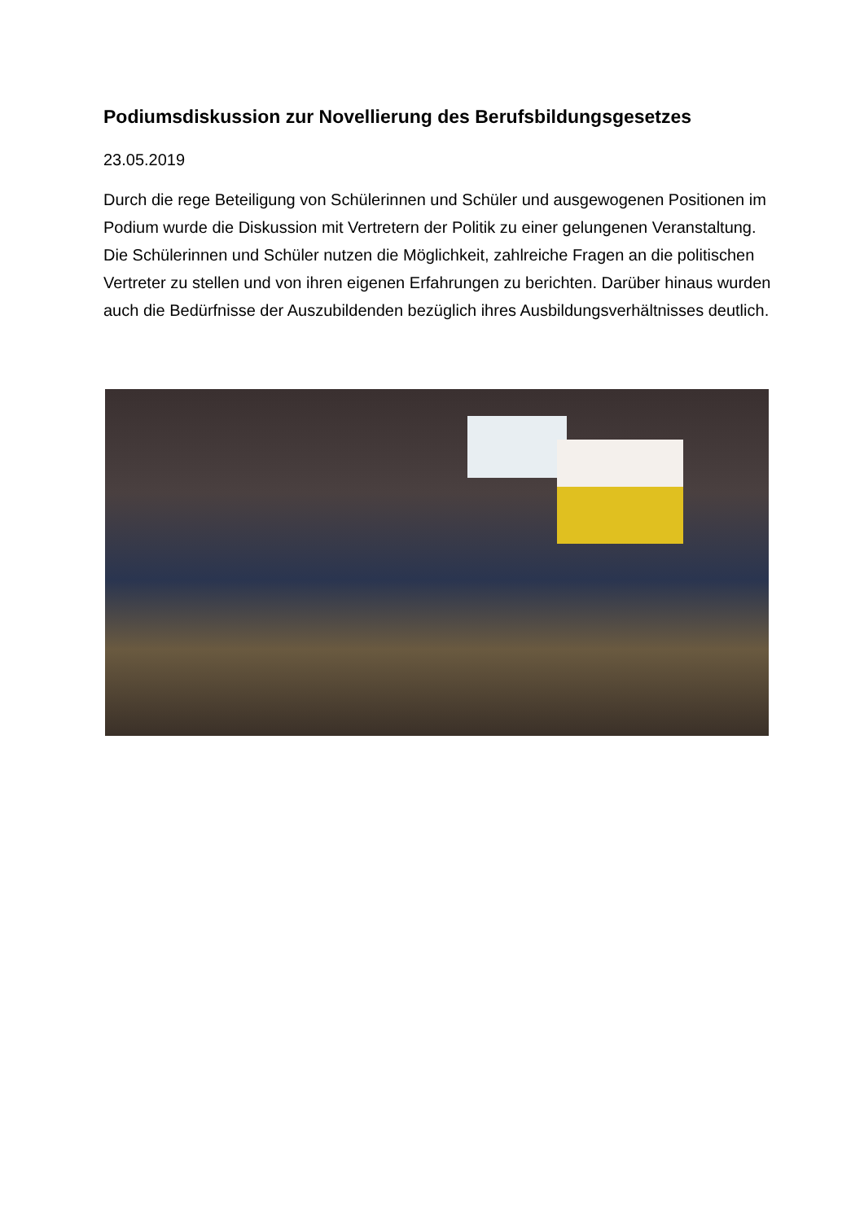Podiumsdiskussion zur Novellierung des Berufsbildungsgesetzes
23.05.2019
Durch die rege Beteiligung von Schülerinnen und Schüler und ausgewogenen Positionen im Podium wurde die Diskussion mit Vertretern der Politik zu einer gelungenen Veranstaltung. Die Schülerinnen und Schüler nutzen die Möglichkeit, zahlreiche Fragen an die politischen Vertreter zu stellen und von ihren eigenen Erfahrungen zu berichten. Darüber hinaus wurden auch die Bedürfnisse der Auszubildenden bezüglich ihres Ausbildungsverhältnisses deutlich.